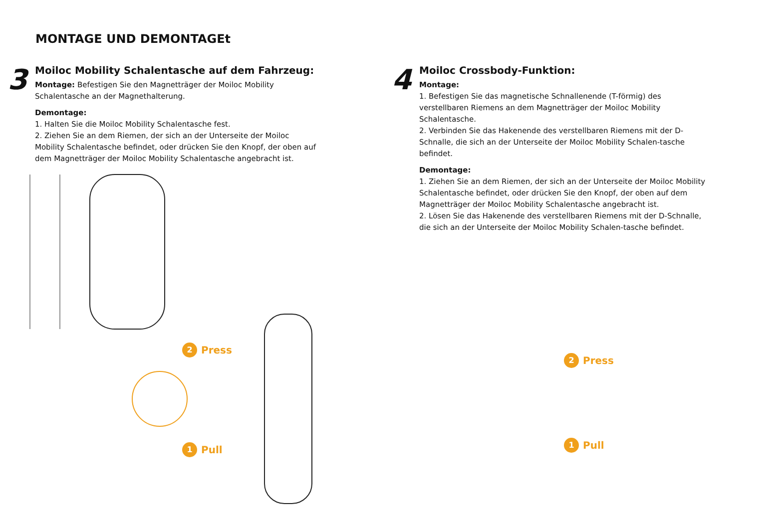MONTAGE UND DEMONTAGEt
3
Moiloc Mobility Schalentasche auf dem Fahrzeug:
Montage: Befestigen Sie den Magnetträger der Moiloc Mobility Schalentasche an der Magnethalterung.
Demontage:
1. Halten Sie die Moiloc Mobility Schalentasche fest.
2. Ziehen Sie an dem Riemen, der sich an der Unterseite der Moiloc Mobility Schalentasche befindet, oder drücken Sie den Knopf, der oben auf dem Magnetträger der Moiloc Mobility Schalentasche angebracht ist.
4
Moiloc Crossbody-Funktion:
Montage:
1. Befestigen Sie das magnetische Schnallenende (T-förmig) des verstellbaren Riemens an dem Magnetträger der Moiloc Mobility Schalentasche.
2. Verbinden Sie das Hakenende des verstellbaren Riemens mit der D-Schnalle, die sich an der Unterseite der Moiloc Mobility Schalen-tasche befindet.
Demontage:
1. Ziehen Sie an dem Riemen, der sich an der Unterseite der Moiloc Mobility Schalentasche befindet, oder drücken Sie den Knopf, der oben auf dem Magnetträger der Moiloc Mobility Schalentasche angebracht ist.
2. Lösen Sie das Hakenende des verstellbaren Riemens mit der D-Schnalle, die sich an der Unterseite der Moiloc Mobility Schalen-tasche befindet.
2 Press
1 Pull
2 Press
1 Pull